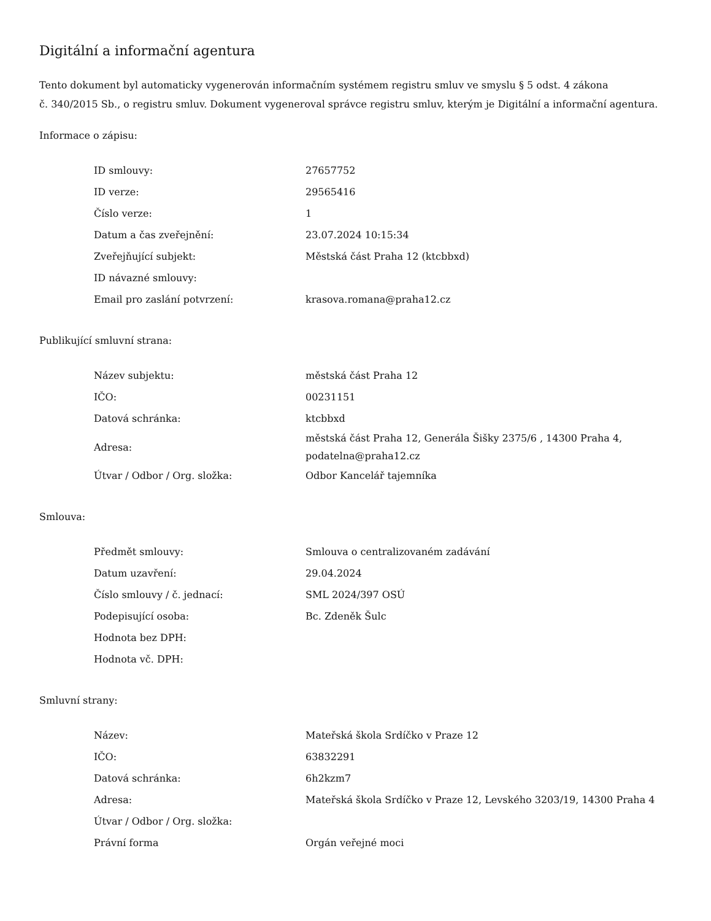Digitální a informační agentura
Tento dokument byl automaticky vygenerován informačním systémem registru smluv ve smyslu § 5 odst. 4 zákona
č. 340/2015 Sb., o registru smluv. Dokument vygeneroval správce registru smluv, kterým je Digitální a informační agentura.
Informace o zápisu:
| ID smlouvy: | 27657752 |
| ID verze: | 29565416 |
| Číslo verze: | 1 |
| Datum a čas zveřejnění: | 23.07.2024 10:15:34 |
| Zveřejňující subjekt: | Městská část Praha 12 (ktcbbxd) |
| ID návazné smlouvy: | |
| Email pro zaslání potvrzení: | krasova.romana@praha12.cz |
Publikující smluvní strana:
| Název subjektu: | městská část Praha 12 |
| IČO: | 00231151 |
| Datová schránka: | ktcbbxd |
| Adresa: | městská část Praha 12, Generála Šišky 2375/6 , 14300 Praha 4, podatelna@praha12.cz |
| Útvar / Odbor / Org. složka: | Odbor Kancelář tajemníka |
Smlouva:
| Předmět smlouvy: | Smlouva o centralizovaném zadávání |
| Datum uzavření: | 29.04.2024 |
| Číslo smlouvy / č. jednací: | SML 2024/397 OSÚ |
| Podepisující osoba: | Bc. Zdeněk Šulc |
| Hodnota bez DPH: | |
| Hodnota vč. DPH: | |
Smluvní strany:
| Název: | Mateřská škola Srdíčko v Praze 12 |
| IČO: | 63832291 |
| Datová schránka: | 6h2kzm7 |
| Adresa: | Mateřská škola Srdíčko v Praze 12, Levského 3203/19, 14300 Praha 4 |
| Útvar / Odbor / Org. složka: | |
| Právní forma | Orgán veřejné moci |